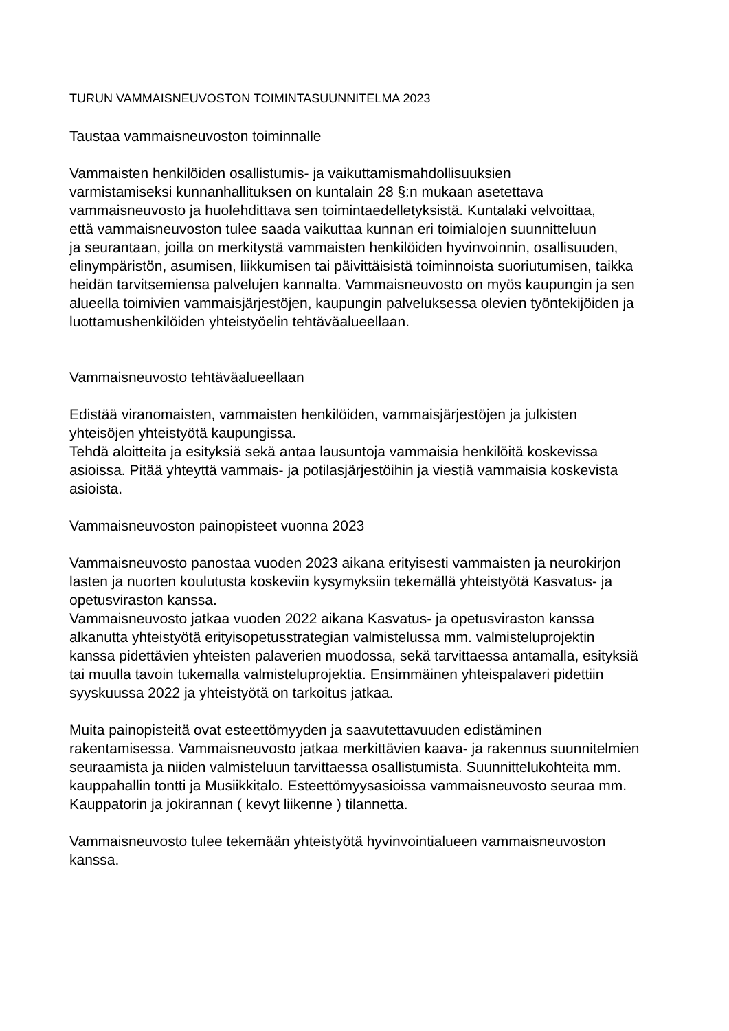TURUN VAMMAISNEUVOSTON TOIMINTASUUNNITELMA 2023
Taustaa vammaisneuvoston toiminnalle
Vammaisten henkilöiden osallistumis- ja vaikuttamismahdollisuuksien
varmistamiseksi kunnanhallituksen on kuntalain 28 §:n mukaan asetettava
vammaisneuvosto ja huolehdittava sen toimintaedelletyksistä. Kuntalaki velvoittaa,
että vammaisneuvoston tulee saada vaikuttaa kunnan eri toimialojen suunnitteluun
ja seurantaan, joilla on merkitystä vammaisten henkilöiden hyvinvoinnin, osallisuuden,
elinympäristön, asumisen, liikkumisen tai päivittäisistä toiminnoista suoriutumisen, taikka
heidän tarvitsemiensa palvelujen kannalta. Vammaisneuvosto on myös kaupungin ja sen
alueella toimivien vammaisjärjestöjen, kaupungin palveluksessa olevien työntekijöiden ja
luottamushenkilöiden yhteistyöelin tehtäväalueellaan.
Vammaisneuvosto tehtäväalueellaan
Edistää viranomaisten, vammaisten henkilöiden, vammaisjärjestöjen ja julkisten
yhteisöjen yhteistyötä kaupungissa.
Tehdä aloitteita ja esityksiä sekä antaa lausuntoja vammaisia henkilöitä koskevissa
asioissa. Pitää yhteyttä vammais- ja potilasjärjestöihin ja viestiä vammaisia koskevista
asioista.
Vammaisneuvoston painopisteet vuonna 2023
Vammaisneuvosto panostaa vuoden 2023 aikana erityisesti vammaisten ja neurokirjon
lasten ja nuorten koulutusta koskeviin kysymyksiin tekemällä yhteistyötä Kasvatus- ja
opetusviraston kanssa.
Vammaisneuvosto jatkaa vuoden 2022 aikana Kasvatus- ja opetusviraston kanssa
alkanutta yhteistyötä erityisopetusstrategian valmistelussa mm. valmisteluprojektin
kanssa pidettävien yhteisten palaverien muodossa, sekä tarvittaessa antamalla, esityksiä
tai muulla tavoin tukemalla valmisteluprojektia. Ensimmäinen yhteispalaveri pidettiin
syyskuussa 2022 ja yhteistyötä on tarkoitus jatkaa.
Muita painopisteitä ovat esteettömyyden ja saavutettavuuden edistäminen
rakentamisessa. Vammaisneuvosto jatkaa merkittävien kaava- ja rakennus suunnitelmien
seuraamista ja niiden valmisteluun tarvittaessa osallistumista. Suunnittelukohteita mm.
kauppahallin tontti ja Musiikkitalo. Esteettömyysasioissa vammaisneuvosto seuraa mm.
Kauppatorin ja jokirannan ( kevyt liikenne ) tilannetta.
Vammaisneuvosto tulee tekemään yhteistyötä hyvinvointialueen vammaisneuvoston
kanssa.